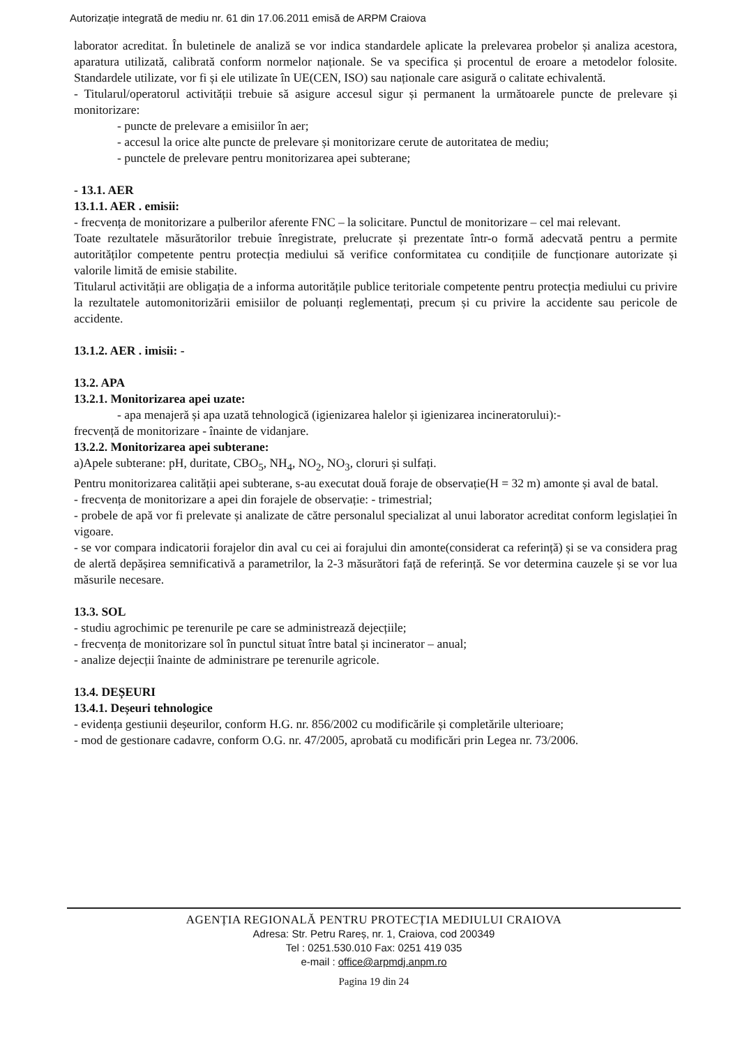Autorizație integrată de mediu nr. 61 din 17.06.2011 emisă de ARPM Craiova
laborator acreditat. În buletinele de analiză se vor indica standardele aplicate la prelevarea probelor și analiza acestora, aparatura utilizată, calibrată conform normelor naționale. Se va specifica și procentul de eroare a metodelor folosite. Standardele utilizate, vor fi și ele utilizate în UE(CEN, ISO) sau naționale care asigură o calitate echivalentă.
- Titularul/operatorul activității trebuie să asigure accesul sigur și permanent la următoarele puncte de prelevare și monitorizare:
- puncte de prelevare a emisiilor în aer;
- accesul la orice alte puncte de prelevare și monitorizare cerute de autoritatea de mediu;
- punctele de prelevare pentru monitorizarea apei subterane;
- 13.1. AER
13.1.1. AER . emisii:
- frecvența de monitorizare a pulberilor aferente FNC – la solicitare. Punctul de monitorizare – cel mai relevant.
Toate rezultatele măsurătorilor trebuie înregistrate, prelucrate și prezentate într-o formă adecvată pentru a permite autorităților competente pentru protecția mediului să verifice conformitatea cu condițiile de funcționare autorizate și valorile limită de emisie stabilite.
Titularul activității are obligația de a informa autoritățile publice teritoriale competente pentru protecția mediului cu privire la rezultatele automonitorizării emisiilor de poluanți reglementați, precum și cu privire la accidente sau pericole de accidente.
13.1.2. AER . imisii: -
13.2. APA
13.2.1. Monitorizarea apei uzate:
- apa menajeră și apa uzată tehnologică (igienizarea halelor și igienizarea incineratorului):-
frecvență de monitorizare - înainte de vidanjare.
13.2.2. Monitorizarea apei subterane:
a)Apele subterane: pH, duritate, CBO<sub>5</sub>, NH<sub>4</sub>, NO<sub>2</sub>, NO<sub>3</sub>, cloruri și sulfați.
Pentru monitorizarea calității apei subterane, s-au executat două foraje de observație(H = 32 m) amonte și aval de batal.
- frecvența de monitorizare a apei din forajele de observație: - trimestrial;
- probele de apă vor fi prelevate și analizate de către personalul specializat al unui laborator acreditat conform legislației în vigoare.
- se vor compara indicatorii forajelor din aval cu cei ai forajului din amonte(considerat ca referință) și se va considera prag de alertă depășirea semnificativă a parametrilor, la 2-3 măsurători față de referință. Se vor determina cauzele și se vor lua măsurile necesare.
13.3. SOL
- studiu agrochimic pe terenurile pe care se administrează dejecțiile;
- frecvența de monitorizare sol în punctul situat între batal și incinerator – anual;
- analize dejecții înainte de administrare pe terenurile agricole.
13.4. DEȘEURI
13.4.1. Deșeuri tehnologice
- evidența gestiunii deșeurilor, conform H.G. nr. 856/2002 cu modificările și completările ulterioare;
- mod de gestionare cadavre, conform O.G. nr. 47/2005, aprobată cu modificări prin Legea nr. 73/2006.
AGENȚIA REGIONALĂ PENTRU PROTECȚIA MEDIULUI CRAIOVA
Adresa: Str. Petru Rareș, nr. 1, Craiova, cod 200349
Tel : 0251.530.010 Fax: 0251 419 035
e-mail : office@arpmdj.anpm.ro
Pagina 19 din 24